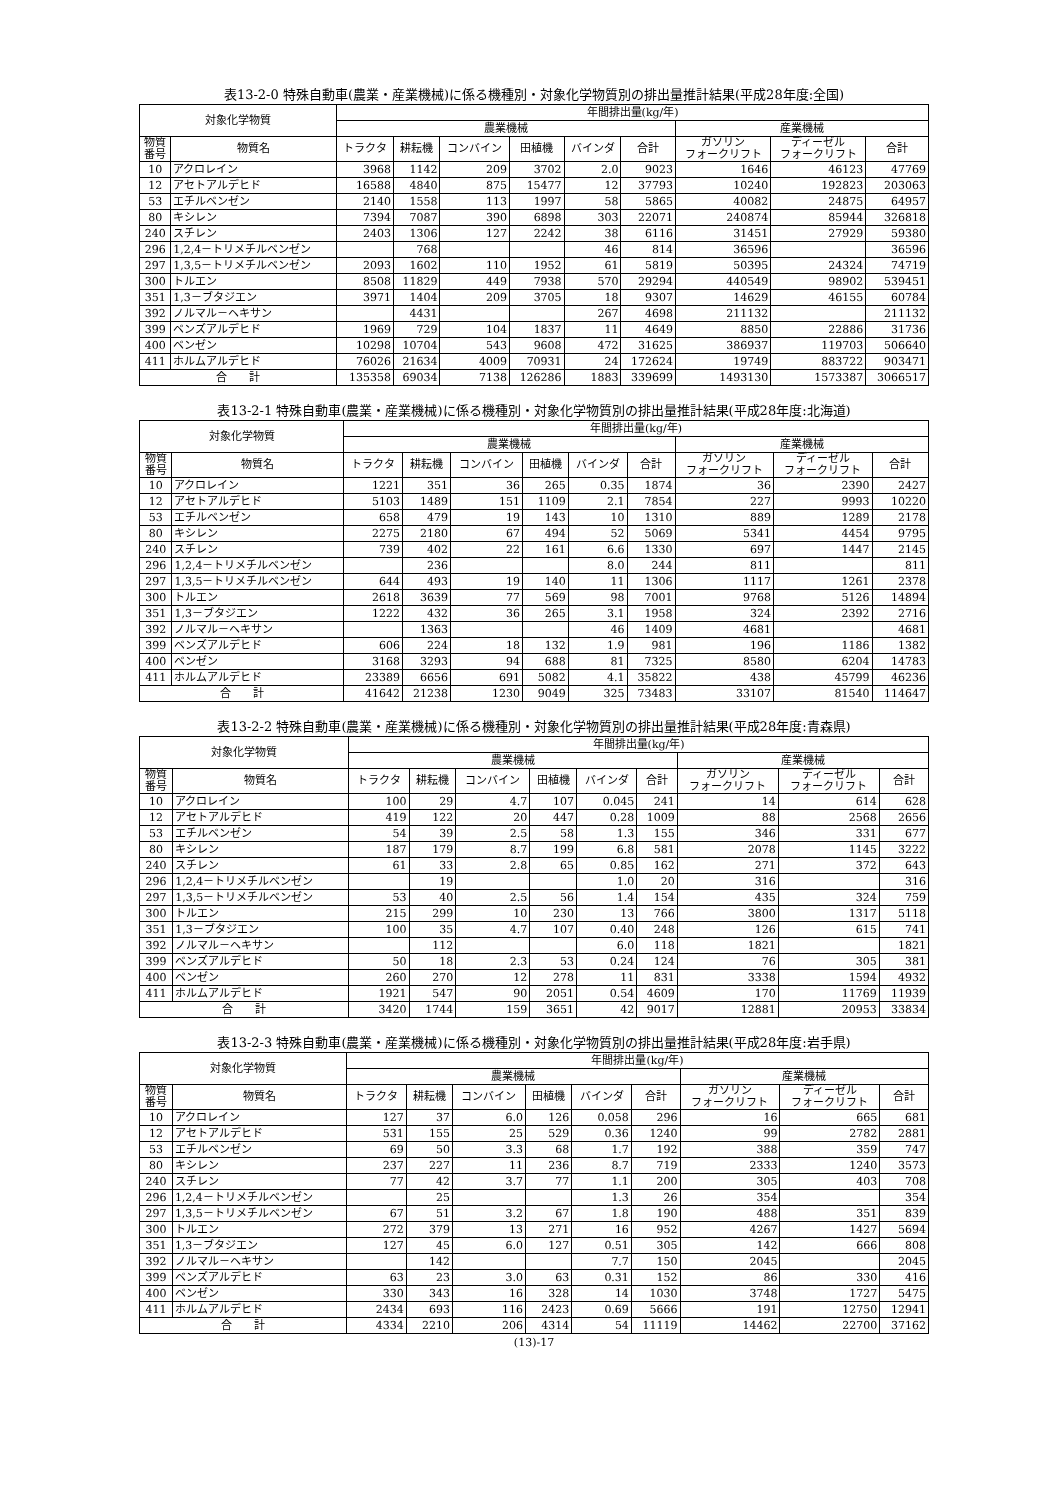表13-2-0 特殊自動車(農業・産業機械)に係る機種別・対象化学物質別の排出量推計結果(平成28年度:全国)
| 対象化学物質 | | 年間排出量(kg/年) | | | | | | | | |
| --- | --- | --- | --- | --- | --- | --- | --- | --- | --- | --- |
| | | 農業機械 | | | | | | 産業機械 | | |
| 物質 番号 | 物質名 | トラクタ | 耕耘機 | コンバイン | 田植機 | バインダ | 合計 | ガソリン フォークリフト | ディーゼル フォークリフト | 合計 |
| 10 | アクロレイン | 3968 | 1142 | 209 | 3702 | 2.0 | 9023 | 1646 | 46123 | 47769 |
| 12 | アセトアルデヒド | 16588 | 4840 | 875 | 15477 | 12 | 37793 | 10240 | 192823 | 203063 |
| 53 | エチルベンゼン | 2140 | 1558 | 113 | 1997 | 58 | 5865 | 40082 | 24875 | 64957 |
| 80 | キシレン | 7394 | 7087 | 390 | 6898 | 303 | 22071 | 240874 | 85944 | 326818 |
| 240 | スチレン | 2403 | 1306 | 127 | 2242 | 38 | 6116 | 31451 | 27929 | 59380 |
| 296 | 1,2,4－トリメチルベンゼン | | 768 | | | 46 | 814 | 36596 | | 36596 |
| 297 | 1,3,5－トリメチルベンゼン | 2093 | 1602 | 110 | 1952 | 61 | 5819 | 50395 | 24324 | 74719 |
| 300 | トルエン | 8508 | 11829 | 449 | 7938 | 570 | 29294 | 440549 | 98902 | 539451 |
| 351 | 1,3－ブタジエン | 3971 | 1404 | 209 | 3705 | 18 | 9307 | 14629 | 46155 | 60784 |
| 392 | ノルマル－ヘキサン | | 4431 | | | 267 | 4698 | 211132 | | 211132 |
| 399 | ベンズアルデヒド | 1969 | 729 | 104 | 1837 | 11 | 4649 | 8850 | 22886 | 31736 |
| 400 | ベンゼン | 10298 | 10704 | 543 | 9608 | 472 | 31625 | 386937 | 119703 | 506640 |
| 411 | ホルムアルデヒド | 76026 | 21634 | 4009 | 70931 | 24 | 172624 | 19749 | 883722 | 903471 |
| 合 計 | | 135358 | 69034 | 7138 | 126286 | 1883 | 339699 | 1493130 | 1573387 | 3066517 |
表13-2-1 特殊自動車(農業・産業機械)に係る機種別・対象化学物質別の排出量推計結果(平成28年度:北海道)
| 対象化学物質 | | 年間排出量(kg/年) | | | | | | | | |
| --- | --- | --- | --- | --- | --- | --- | --- | --- | --- | --- |
| | | 農業機械 | | | | | | 産業機械 | | |
| 物質 番号 | 物質名 | トラクタ | 耕耘機 | コンバイン | 田植機 | バインダ | 合計 | ガソリン フォークリフト | ディーゼル フォークリフト | 合計 |
| 10 | アクロレイン | 1221 | 351 | 36 | 265 | 0.35 | 1874 | 36 | 2390 | 2427 |
| 12 | アセトアルデヒド | 5103 | 1489 | 151 | 1109 | 2.1 | 7854 | 227 | 9993 | 10220 |
| 53 | エチルベンゼン | 658 | 479 | 19 | 143 | 10 | 1310 | 889 | 1289 | 2178 |
| 80 | キシレン | 2275 | 2180 | 67 | 494 | 52 | 5069 | 5341 | 4454 | 9795 |
| 240 | スチレン | 739 | 402 | 22 | 161 | 6.6 | 1330 | 697 | 1447 | 2145 |
| 296 | 1,2,4－トリメチルベンゼン | | 236 | | | 8.0 | 244 | 811 | | 811 |
| 297 | 1,3,5－トリメチルベンゼン | 644 | 493 | 19 | 140 | 11 | 1306 | 1117 | 1261 | 2378 |
| 300 | トルエン | 2618 | 3639 | 77 | 569 | 98 | 7001 | 9768 | 5126 | 14894 |
| 351 | 1,3－ブタジエン | 1222 | 432 | 36 | 265 | 3.1 | 1958 | 324 | 2392 | 2716 |
| 392 | ノルマル－ヘキサン | | 1363 | | | 46 | 1409 | 4681 | | 4681 |
| 399 | ベンズアルデヒド | 606 | 224 | 18 | 132 | 1.9 | 981 | 196 | 1186 | 1382 |
| 400 | ベンゼン | 3168 | 3293 | 94 | 688 | 81 | 7325 | 8580 | 6204 | 14783 |
| 411 | ホルムアルデヒド | 23389 | 6656 | 691 | 5082 | 4.1 | 35822 | 438 | 45799 | 46236 |
| 合 計 | | 41642 | 21238 | 1230 | 9049 | 325 | 73483 | 33107 | 81540 | 114647 |
表13-2-2 特殊自動車(農業・産業機械)に係る機種別・対象化学物質別の排出量推計結果(平成28年度:青森県)
| 対象化学物質 | | 年間排出量(kg/年) | | | | | | | | |
| --- | --- | --- | --- | --- | --- | --- | --- | --- | --- | --- |
| | | 農業機械 | | | | | | 産業機械 | | |
| 物質 番号 | 物質名 | トラクタ | 耕耘機 | コンバイン | 田植機 | バインダ | 合計 | ガソリン フォークリフト | ディーゼル フォークリフト | 合計 |
| 10 | アクロレイン | 100 | 29 | 4.7 | 107 | 0.045 | 241 | 14 | 614 | 628 |
| 12 | アセトアルデヒド | 419 | 122 | 20 | 447 | 0.28 | 1009 | 88 | 2568 | 2656 |
| 53 | エチルベンゼン | 54 | 39 | 2.5 | 58 | 1.3 | 155 | 346 | 331 | 677 |
| 80 | キシレン | 187 | 179 | 8.7 | 199 | 6.8 | 581 | 2078 | 1145 | 3222 |
| 240 | スチレン | 61 | 33 | 2.8 | 65 | 0.85 | 162 | 271 | 372 | 643 |
| 296 | 1,2,4－トリメチルベンゼン | | 19 | | | 1.0 | 20 | 316 | | 316 |
| 297 | 1,3,5－トリメチルベンゼン | 53 | 40 | 2.5 | 56 | 1.4 | 154 | 435 | 324 | 759 |
| 300 | トルエン | 215 | 299 | 10 | 230 | 13 | 766 | 3800 | 1317 | 5118 |
| 351 | 1,3－ブタジエン | 100 | 35 | 4.7 | 107 | 0.40 | 248 | 126 | 615 | 741 |
| 392 | ノルマル－ヘキサン | | 112 | | | 6.0 | 118 | 1821 | | 1821 |
| 399 | ベンズアルデヒド | 50 | 18 | 2.3 | 53 | 0.24 | 124 | 76 | 305 | 381 |
| 400 | ベンゼン | 260 | 270 | 12 | 278 | 11 | 831 | 3338 | 1594 | 4932 |
| 411 | ホルムアルデヒド | 1921 | 547 | 90 | 2051 | 0.54 | 4609 | 170 | 11769 | 11939 |
| 合 計 | | 3420 | 1744 | 159 | 3651 | 42 | 9017 | 12881 | 20953 | 33834 |
表13-2-3 特殊自動車(農業・産業機械)に係る機種別・対象化学物質別の排出量推計結果(平成28年度:岩手県)
| 対象化学物質 | | 年間排出量(kg/年) | | | | | | | | |
| --- | --- | --- | --- | --- | --- | --- | --- | --- | --- | --- |
| | | 農業機械 | | | | | | 産業機械 | | |
| 物質 番号 | 物質名 | トラクタ | 耕耘機 | コンバイン | 田植機 | バインダ | 合計 | ガソリン フォークリフト | ディーゼル フォークリフト | 合計 |
| 10 | アクロレイン | 127 | 37 | 6.0 | 126 | 0.058 | 296 | 16 | 665 | 681 |
| 12 | アセトアルデヒド | 531 | 155 | 25 | 529 | 0.36 | 1240 | 99 | 2782 | 2881 |
| 53 | エチルベンゼン | 69 | 50 | 3.3 | 68 | 1.7 | 192 | 388 | 359 | 747 |
| 80 | キシレン | 237 | 227 | 11 | 236 | 8.7 | 719 | 2333 | 1240 | 3573 |
| 240 | スチレン | 77 | 42 | 3.7 | 77 | 1.1 | 200 | 305 | 403 | 708 |
| 296 | 1,2,4－トリメチルベンゼン | | 25 | | | 1.3 | 26 | 354 | | 354 |
| 297 | 1,3,5－トリメチルベンゼン | 67 | 51 | 3.2 | 67 | 1.8 | 190 | 488 | 351 | 839 |
| 300 | トルエン | 272 | 379 | 13 | 271 | 16 | 952 | 4267 | 1427 | 5694 |
| 351 | 1,3－ブタジエン | 127 | 45 | 6.0 | 127 | 0.51 | 305 | 142 | 666 | 808 |
| 392 | ノルマル－ヘキサン | | 142 | | | 7.7 | 150 | 2045 | | 2045 |
| 399 | ベンズアルデヒド | 63 | 23 | 3.0 | 63 | 0.31 | 152 | 86 | 330 | 416 |
| 400 | ベンゼン | 330 | 343 | 16 | 328 | 14 | 1030 | 3748 | 1727 | 5475 |
| 411 | ホルムアルデヒド | 2434 | 693 | 116 | 2423 | 0.69 | 5666 | 191 | 12750 | 12941 |
| 合 計 | | 4334 | 2210 | 206 | 4314 | 54 | 11119 | 14462 | 22700 | 37162 |
(13)-17